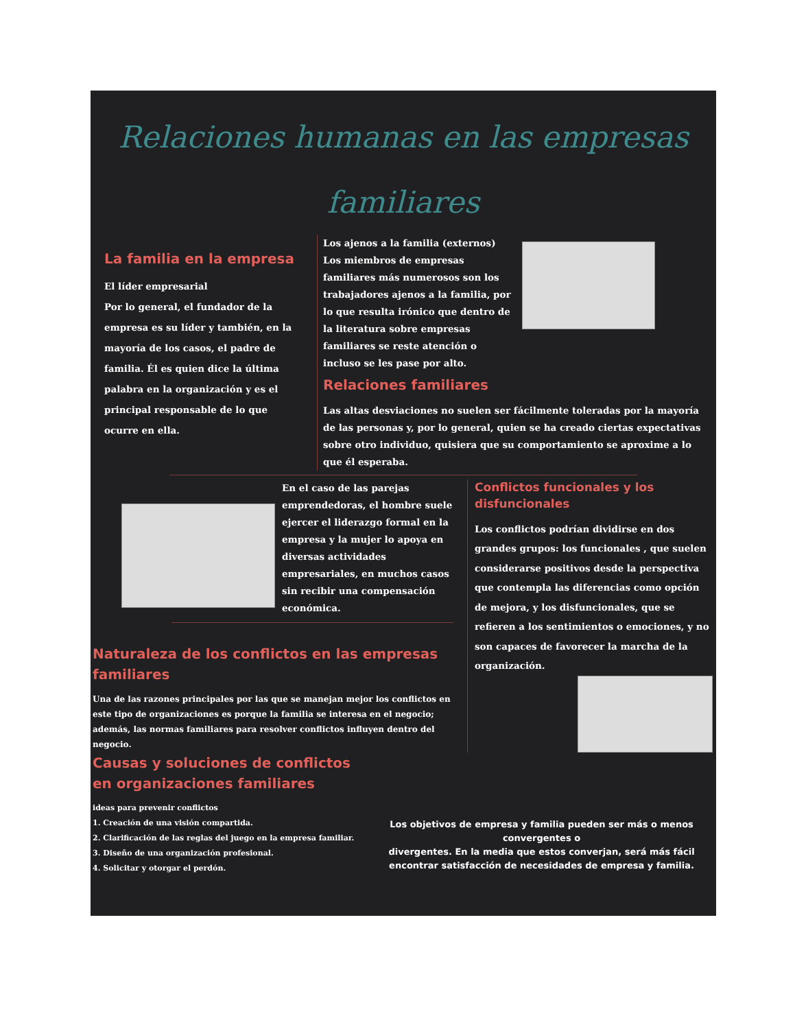Relaciones humanas en las empresas
familiares
La familia en la empresa
El líder empresarial
Por lo general, el fundador de la empresa es su líder y también, en la mayoría de los casos, el padre de familia. Él es quien dice la última palabra en la organización y es el principal responsable de lo que ocurre en ella.
Los ajenos a la familia (externos)
Los miembros de empresas familiares más numerosos son los trabajadores ajenos a la familia, por lo que resulta irónico que dentro de la literatura sobre empresas familiares se reste atención o incluso se les pase por alto.
Relaciones familiares
Las altas desviaciones no suelen ser fácilmente toleradas por la mayoría de las personas y, por lo general, quien se ha creado ciertas expectativas sobre otro individuo, quisiera que su comportamiento se aproxime a lo que él esperaba.
En el caso de las parejas emprendedoras, el hombre suele ejercer el liderazgo formal en la empresa y la mujer lo apoya en diversas actividades empresariales, en muchos casos sin recibir una compensación económica.
Naturaleza de los conflictos en las empresas familiares
Una de las razones principales por las que se manejan mejor los conflictos en este tipo de organizaciones es porque la familia se interesa en el negocio; además, las normas familiares para resolver conflictos influyen dentro del negocio.
Conflictos funcionales y los disfuncionales
Los conflictos podrían dividirse en dos grandes grupos: los funcionales , que suelen considerarse positivos desde la perspectiva que contempla las diferencias como opción de mejora, y los disfuncionales, que se refieren a los sentimientos o emociones, y no son capaces de favorecer la marcha de la organización.
Causas y soluciones de conflictos en organizaciones familiares
ideas para prevenir conflictos
1. Creación de una visión compartida.
2. Clarificación de las reglas del juego en la empresa familiar.
3. Diseño de una organización profesional.
4. Solicitar y otorgar el perdón.
Los objetivos de empresa y familia pueden ser más o menos convergentes o
divergentes. En la media que estos converjan, será más fácil encontrar satisfacción de necesidades de empresa y familia.